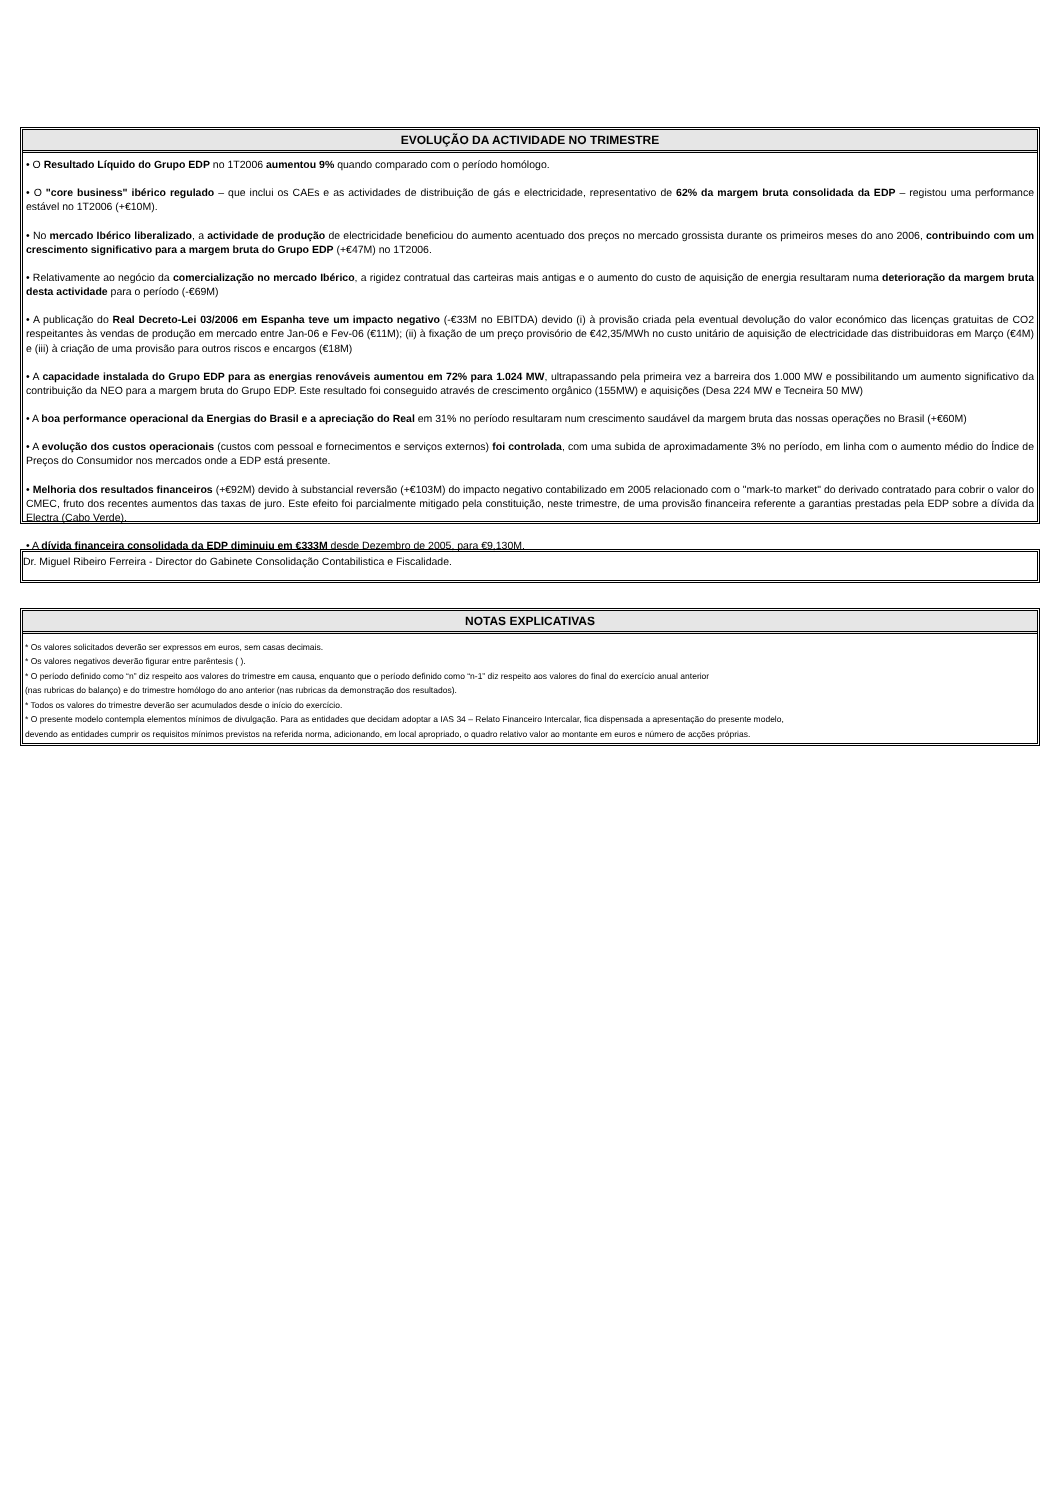EVOLUÇÃO DA ACTIVIDADE NO TRIMESTRE
• O Resultado Líquido do Grupo EDP no 1T2006 aumentou 9% quando comparado com o período homólogo.
• O "core business" ibérico regulado – que inclui os CAEs e as actividades de distribuição de gás e electricidade, representativo de 62% da margem bruta consolidada da EDP – registou uma performance estável no 1T2006 (+€10M).
• No mercado Ibérico liberalizado, a actividade de produção de electricidade beneficiou do aumento acentuado dos preços no mercado grossista durante os primeiros meses do ano 2006, contribuindo com um crescimento significativo para a margem bruta do Grupo EDP (+€47M) no 1T2006.
• Relativamente ao negócio da comercialização no mercado Ibérico, a rigidez contratual das carteiras mais antigas e o aumento do custo de aquisição de energia resultaram numa deterioração da margem bruta desta actividade para o período (-€69M)
• A publicação do Real Decreto-Lei 03/2006 em Espanha teve um impacto negativo (-€33M no EBITDA) devido (i) à provisão criada pela eventual devolução do valor económico das licenças gratuitas de CO2 respeitantes às vendas de produção em mercado entre Jan-06 e Fev-06 (€11M); (ii) à fixação de um preço provisório de €42,35/MWh no custo unitário de aquisição de electricidade das distribuidoras em Março (€4M) e (iii) à criação de uma provisão para outros riscos e encargos (€18M)
• A capacidade instalada do Grupo EDP para as energias renováveis aumentou em 72% para 1.024 MW, ultrapassando pela primeira vez a barreira dos 1.000 MW e possibilitando um aumento significativo da contribuição da NEO para a margem bruta do Grupo EDP. Este resultado foi conseguido através de crescimento orgânico (155MW) e aquisições (Desa 224 MW e Tecneira 50 MW)
• A boa performance operacional da Energias do Brasil e a apreciação do Real em 31% no período resultaram num crescimento saudável da margem bruta das nossas operações no Brasil (+€60M)
• A evolução dos custos operacionais (custos com pessoal e fornecimentos e serviços externos) foi controlada, com uma subida de aproximadamente 3% no período, em linha com o aumento médio do Índice de Preços do Consumidor nos mercados onde a EDP está presente.
• Melhoria dos resultados financeiros (+€92M) devido à substancial reversão (+€103M) do impacto negativo contabilizado em 2005 relacionado com o "mark-to market" do derivado contratado para cobrir o valor do CMEC, fruto dos recentes aumentos das taxas de juro. Este efeito foi parcialmente mitigado pela constituição, neste trimestre, de uma provisão financeira referente a garantias prestadas pela EDP sobre a dívida da Electra (Cabo Verde).
• A dívida financeira consolidada da EDP diminuiu em €333M desde Dezembro de 2005, para €9,130M.
Dr. Miguel Ribeiro Ferreira - Director do Gabinete Consolidação Contabilistica e Fiscalidade.
NOTAS EXPLICATIVAS
* Os valores solicitados deverão ser expressos em euros, sem casas decimais.
* Os valores negativos deverão figurar entre parêntesis ( ).
* O período definido como “n” diz respeito aos valores do trimestre em causa, enquanto que o período definido como “n-1” diz respeito aos valores do final do exercício anual anterior
(nas rubricas do balanço) e do trimestre homólogo do ano anterior (nas rubricas da demonstração dos resultados).
* Todos os valores do trimestre deverão ser acumulados desde o início do exercício.
* O presente modelo contempla elementos mínimos de divulgação. Para as entidades que decidam adoptar a IAS 34 – Relato Financeiro Intercalar, fica dispensada a apresentação do presente modelo,
devendo as entidades cumprir os requisitos mínimos previstos na referida norma, adicionando, em local apropriado, o quadro relativo valor ao montante em euros e número de acções próprias.